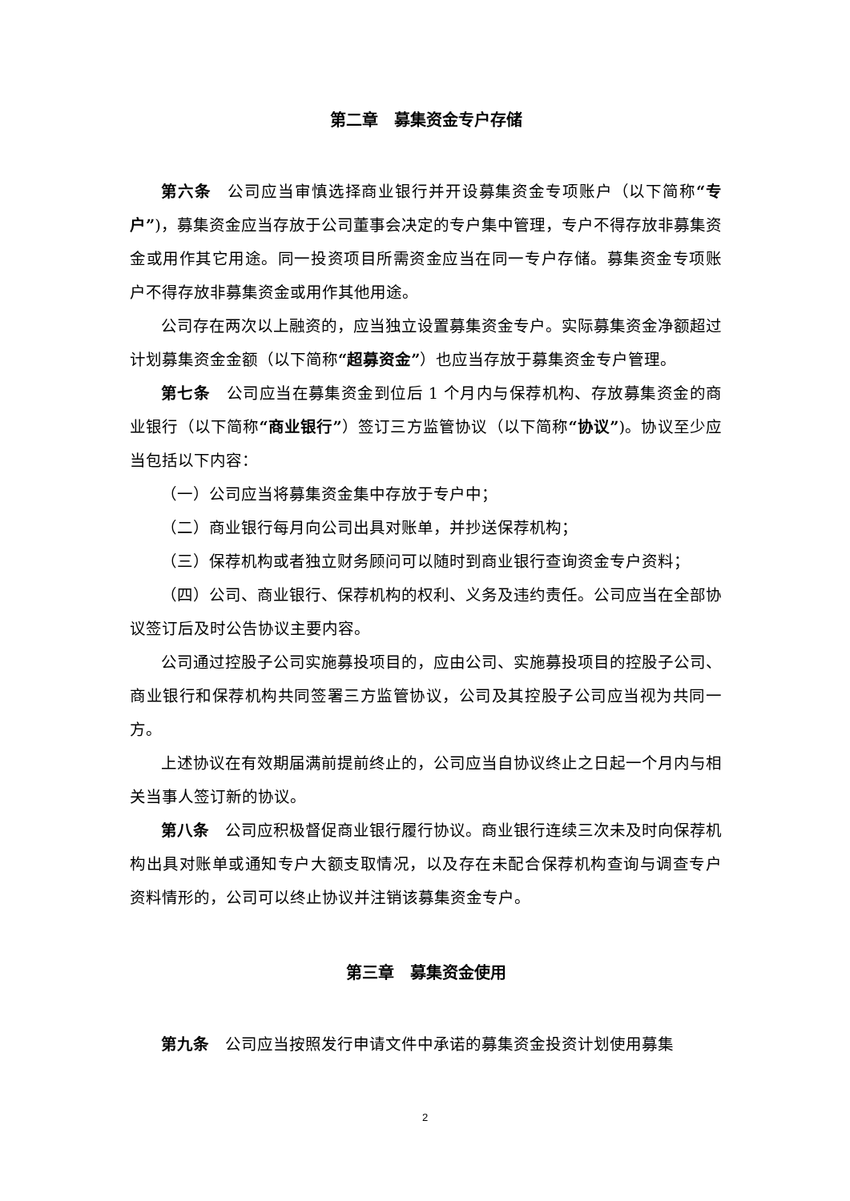第二章　募集资金专户存储
第六条　公司应当审慎选择商业银行并开设募集资金专项账户（以下简称“专户”)，募集资金应当存放于公司董事会决定的专户集中管理，专户不得存放非募集资金或用作其它用途。同一投资项目所需资金应当在同一专户存储。募集资金专项账户不得存放非募集资金或用作其他用途。
公司存在两次以上融资的，应当独立设置募集资金专户。实际募集资金净额超过计划募集资金金额（以下简称“超募资金”）也应当存放于募集资金专户管理。
第七条　公司应当在募集资金到位后 1 个月内与保荐机构、存放募集资金的商业银行（以下简称“商业银行”）签订三方监管协议（以下简称“协议”)。协议至少应当包括以下内容：
（一）公司应当将募集资金集中存放于专户中；
（二）商业银行每月向公司出具对账单，并抄送保荐机构；
（三）保荐机构或者独立财务顾问可以随时到商业银行查询资金专户资料；
（四）公司、商业银行、保荐机构的权利、义务及违约责任。公司应当在全部协议签订后及时公告协议主要内容。
公司通过控股子公司实施募投项目的，应由公司、实施募投项目的控股子公司、商业银行和保荐机构共同签署三方监管协议，公司及其控股子公司应当视为共同一方。
上述协议在有效期届满前提前终止的，公司应当自协议终止之日起一个月内与相关当事人签订新的协议。
第八条　公司应积极督促商业银行履行协议。商业银行连续三次未及时向保荐机构出具对账单或通知专户大额支取情况，以及存在未配合保荐机构查询与调查专户资料情形的，公司可以终止协议并注销该募集资金专户。
第三章　募集资金使用
第九条　公司应当按照发行申请文件中承诺的募集资金投资计划使用募集
2